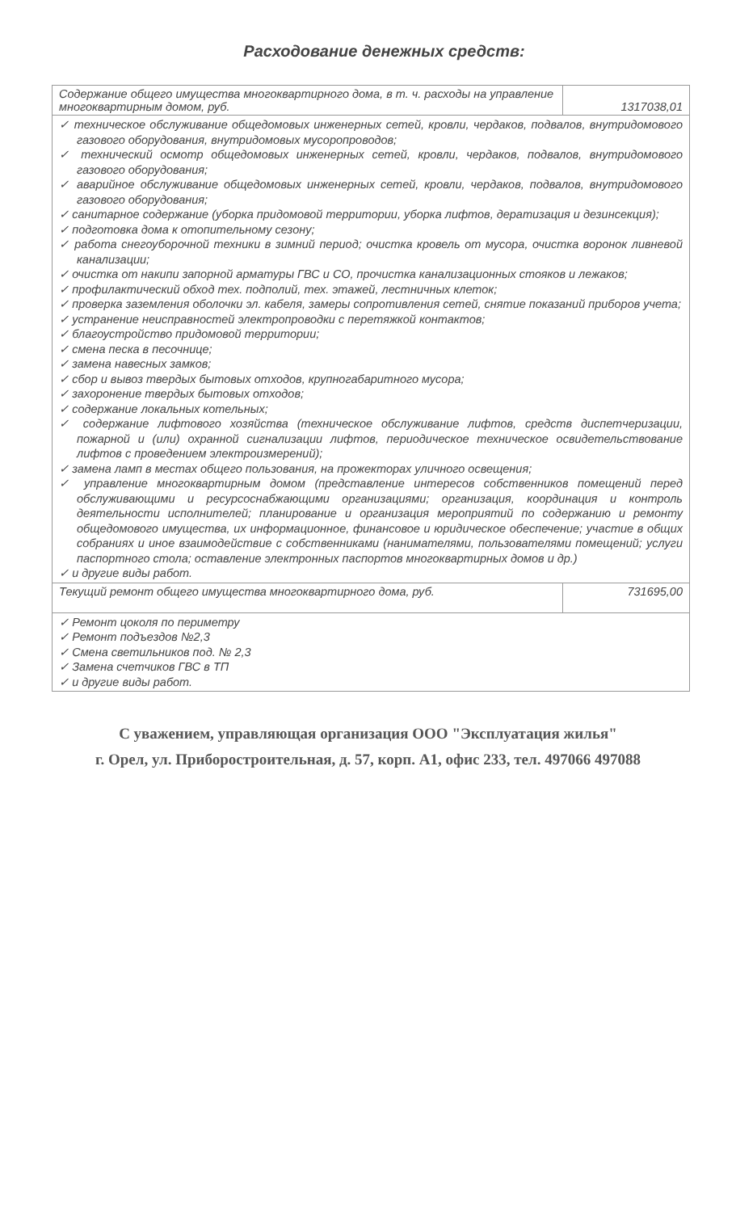Расходование денежных средств:
| Содержание общего имущества многоквартирного дома, в т. ч. расходы на управление многоквартирным домом, руб. | 1317038,01 |
| ✓ техническое обслуживание общедомовых инженерных сетей, кровли, чердаков, подвалов, внутридомового газового оборудования, внутридомовых мусоропроводов; ✓ технический осмотр общедомовых инженерных сетей, кровли, чердаков, подвалов, внутридомового газового оборудования; ✓ аварийное обслуживание общедомовых инженерных сетей, кровли, чердаков, подвалов, внутридомового газового оборудования; ✓ санитарное содержание (уборка придомовой территории, уборка лифтов, дератизация и дезинсекция); ✓ подготовка дома к отопительному сезону; ✓ работа снегоуборочной техники в зимний период; очистка кровель от мусора, очистка воронок ливневой канализации; ✓ очистка от накипи запорной арматуры ГВС и СО, прочистка канализационных стояков и лежаков; ✓ профилактический обход тех. подполий, тех. этажей, лестничных клеток; ✓ проверка заземления оболочки эл. кабеля, замеры сопротивления сетей, снятие показаний приборов учета; ✓ устранение неисправностей электропроводки с перетяжкой контактов; ✓ благоустройство придомовой территории; ✓ смена песка в песочнице; ✓ замена навесных замков; ✓ сбор и вывоз твердых бытовых отходов, крупногабаритного мусора; ✓ захоронение твердых бытовых отходов; ✓ содержание локальных котельных; ✓ содержание лифтового хозяйства (техническое обслуживание лифтов, средств диспетчеризации, пожарной и (или) охранной сигнализации лифтов, периодическое техническое освидетельствование лифтов с проведением электроизмерений); ✓ замена ламп в местах общего пользования, на прожекторах уличного освещения; ✓ управление многоквартирным домом (представление интересов собственников помещений перед обслуживающими и ресурсоснабжающими организациями; организация, координация и контроль деятельности исполнителей; планирование и организация мероприятий по содержанию и ремонту общедомового имущества, их информационное, финансовое и юридическое обеспечение; участие в общих собраниях и иное взаимодействие с собственниками (нанимателями, пользователями помещений; услуги паспортного стола; оставление электронных паспортов многоквартирных домов и др.) ✓ и другие виды работ. | |
| Текущий ремонт общего имущества многоквартирного дома, руб. | 731695,00 |
| ✓ Ремонт цоколя по периметру ✓ Ремонт подъездов №2,3 ✓ Смена светильников под. № 2,3 ✓ Замена счетчиков ГВС в ТП ✓ и другие виды работ. | |
С уважением, управляющая организация ООО "Эксплуатация жилья"
г. Орел, ул. Приборостроительная, д. 57, корп. А1, офис 233, тел. 497066 497088